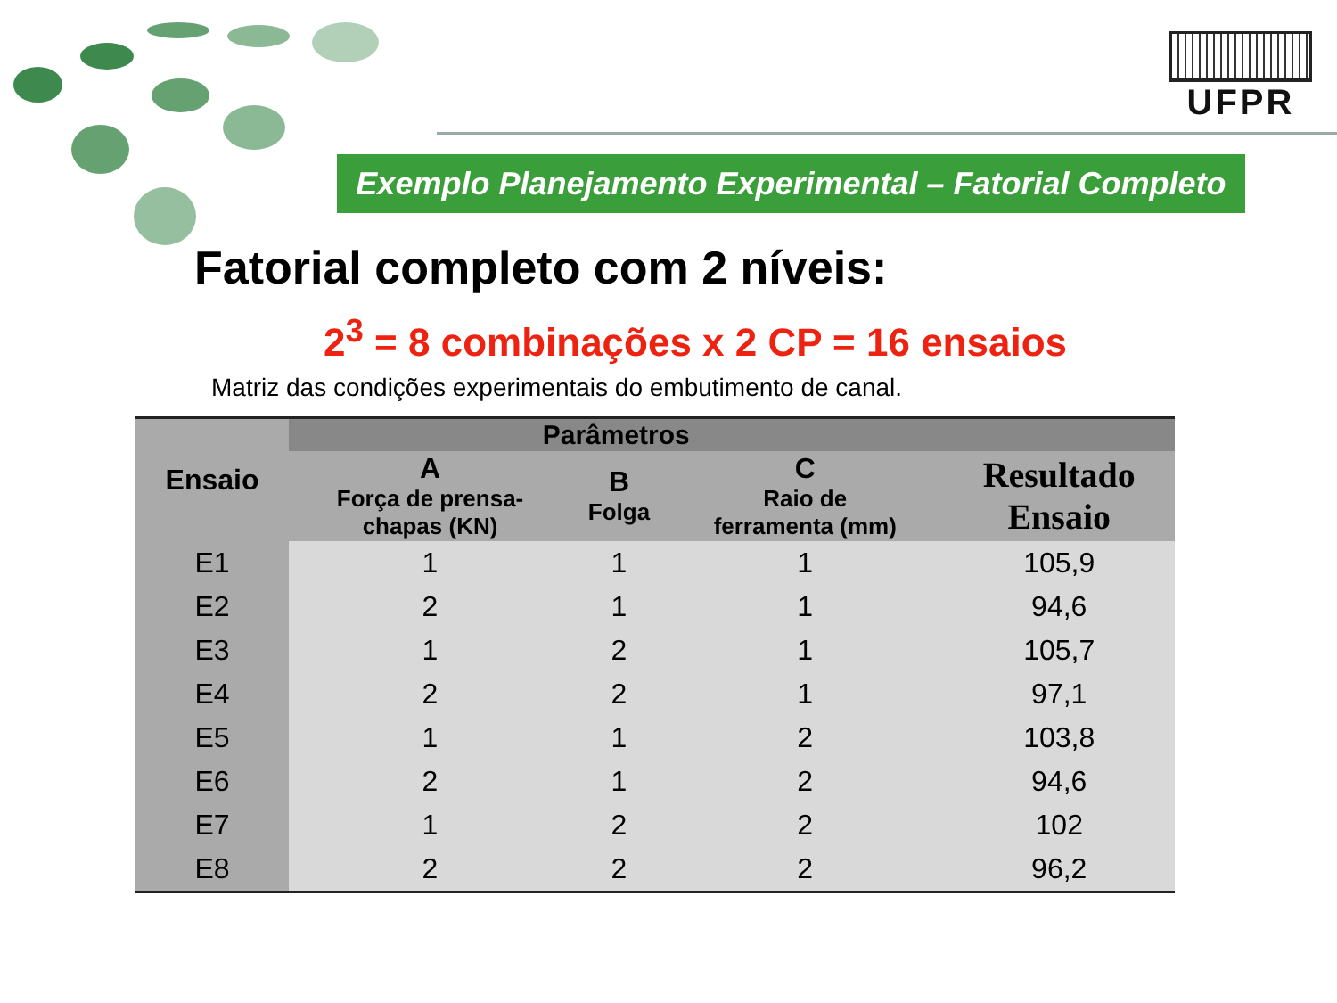UFPR
Exemplo Planejamento Experimental – Fatorial Completo
Fatorial completo com 2 níveis:
2<sup>3</sup> = 8 combinações x 2 CP = 16 ensaios
Matriz das condições experimentais do embutimento de canal.
| Ensaio | Parâmetros | | | |
| --- | --- | --- | --- | --- |
| | A Força de prensa- chapas (KN) | B Folga | C Raio de ferramenta (mm) | Resultado Ensaio |
| E1 | 1 | 1 | 1 | 105,9 |
| E2 | 2 | 1 | 1 | 94,6 |
| E3 | 1 | 2 | 1 | 105,7 |
| E4 | 2 | 2 | 1 | 97,1 |
| E5 | 1 | 1 | 2 | 103,8 |
| E6 | 2 | 1 | 2 | 94,6 |
| E7 | 1 | 2 | 2 | 102 |
| E8 | 2 | 2 | 2 | 96,2 |